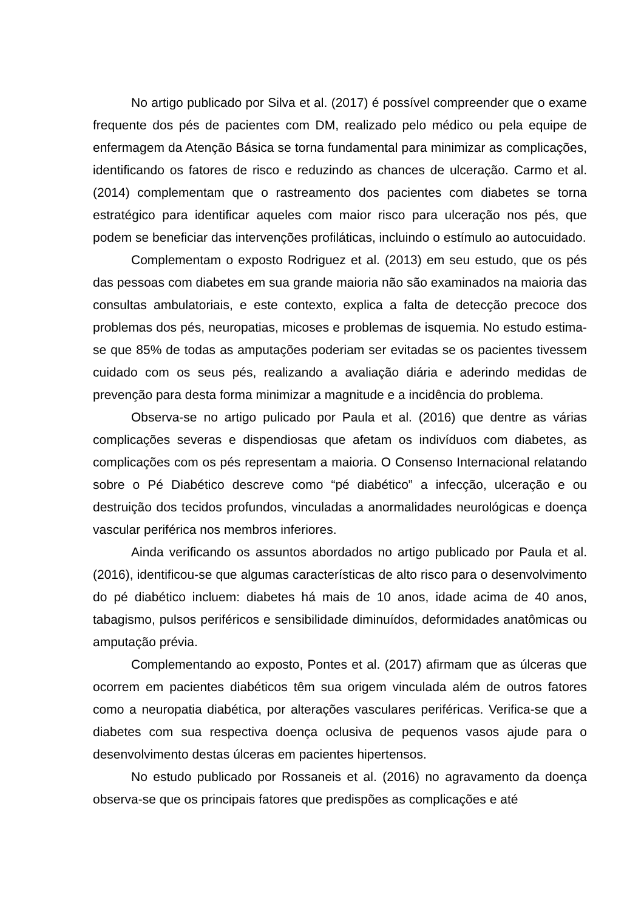No artigo publicado por Silva et al. (2017) é possível compreender que o exame frequente dos pés de pacientes com DM, realizado pelo médico ou pela equipe de enfermagem da Atenção Básica se torna fundamental para minimizar as complicações, identificando os fatores de risco e reduzindo as chances de ulceração. Carmo et al. (2014) complementam que o rastreamento dos pacientes com diabetes se torna estratégico para identificar aqueles com maior risco para ulceração nos pés, que podem se beneficiar das intervenções profiláticas, incluindo o estímulo ao autocuidado.
Complementam o exposto Rodriguez et al. (2013) em seu estudo, que os pés das pessoas com diabetes em sua grande maioria não são examinados na maioria das consultas ambulatoriais, e este contexto, explica a falta de detecção precoce dos problemas dos pés, neuropatias, micoses e problemas de isquemia. No estudo estima-se que 85% de todas as amputações poderiam ser evitadas se os pacientes tivessem cuidado com os seus pés, realizando a avaliação diária e aderindo medidas de prevenção para desta forma minimizar a magnitude e a incidência do problema.
Observa-se no artigo pulicado por Paula et al. (2016) que dentre as várias complicações severas e dispendiosas que afetam os indivíduos com diabetes, as complicações com os pés representam a maioria. O Consenso Internacional relatando sobre o Pé Diabético descreve como “pé diabético” a infecção, ulceração e ou destruição dos tecidos profundos, vinculadas a anormalidades neurológicas e doença vascular periférica nos membros inferiores.
Ainda verificando os assuntos abordados no artigo publicado por Paula et al. (2016), identificou-se que algumas características de alto risco para o desenvolvimento do pé diabético incluem: diabetes há mais de 10 anos, idade acima de 40 anos, tabagismo, pulsos periféricos e sensibilidade diminuídos, deformidades anatômicas ou amputação prévia.
Complementando ao exposto, Pontes et al. (2017) afirmam que as úlceras que ocorrem em pacientes diabéticos têm sua origem vinculada além de outros fatores como a neuropatia diabética, por alterações vasculares periféricas. Verifica-se que a diabetes com sua respectiva doença oclusiva de pequenos vasos ajude para o desenvolvimento destas úlceras em pacientes hipertensos.
No estudo publicado por Rossaneis et al. (2016) no agravamento da doença observa-se que os principais fatores que predispões as complicações e até